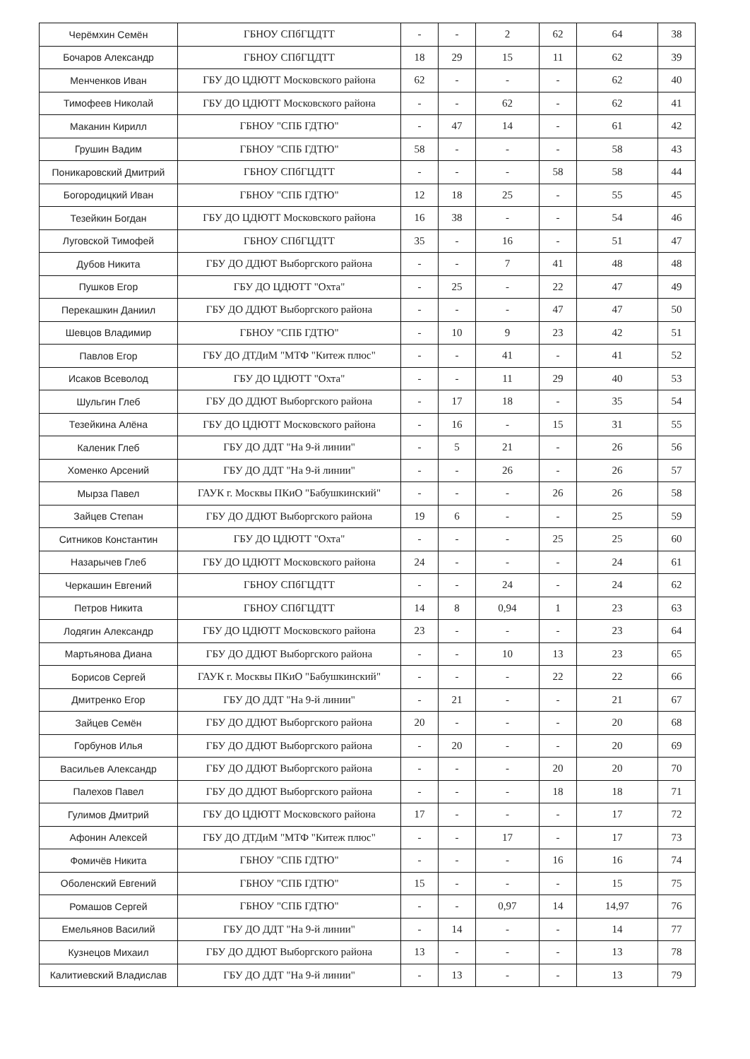| Черёмхин Семён | ГБНОУ СПбГЦДТТ | - | - | 2 | 62 | 64 | 38 |
| Бочаров Александр | ГБНОУ СПбГЦДТТ | 18 | 29 | 15 | 11 | 62 | 39 |
| Менченков Иван | ГБУ ДО ЦДЮТТ Московского района | 62 | - | - | - | 62 | 40 |
| Тимофеев Николай | ГБУ ДО ЦДЮТТ Московского района | - | - | 62 | - | 62 | 41 |
| Маканин Кирилл | ГБНОУ "СПБ ГДТЮ" | - | 47 | 14 | - | 61 | 42 |
| Грушин Вадим | ГБНОУ "СПБ ГДТЮ" | 58 | - | - | - | 58 | 43 |
| Поникаровский Дмитрий | ГБНОУ СПбГЦДТТ | - | - | - | 58 | 58 | 44 |
| Богородицкий Иван | ГБНОУ "СПБ ГДТЮ" | 12 | 18 | 25 | - | 55 | 45 |
| Тезейкин Богдан | ГБУ ДО ЦДЮТТ Московского района | 16 | 38 | - | - | 54 | 46 |
| Луговской Тимофей | ГБНОУ СПбГЦДТТ | 35 | - | 16 | - | 51 | 47 |
| Дубов Никита | ГБУ ДО ДДЮТ Выборгского района | - | - | 7 | 41 | 48 | 48 |
| Пушков Егор | ГБУ ДО ЦДЮТТ "Охта" | - | 25 | - | 22 | 47 | 49 |
| Перекашкин Даниил | ГБУ ДО ДДЮТ Выборгского района | - | - | - | 47 | 47 | 50 |
| Шевцов Владимир | ГБНОУ "СПБ ГДТЮ" | - | 10 | 9 | 23 | 42 | 51 |
| Павлов Егор | ГБУ ДО ДТДиМ "МТФ "Китеж плюс" | - | - | 41 | - | 41 | 52 |
| Исаков Всеволод | ГБУ ДО ЦДЮТТ "Охта" | - | - | 11 | 29 | 40 | 53 |
| Шульгин Глеб | ГБУ ДО ДДЮТ Выборгского района | - | 17 | 18 | - | 35 | 54 |
| Тезейкина Алёна | ГБУ ДО ЦДЮТТ Московского района | - | 16 | - | 15 | 31 | 55 |
| Каленик Глеб | ГБУ ДО ДДТ "На 9-й линии" | - | 5 | 21 | - | 26 | 56 |
| Хоменко Арсений | ГБУ ДО ДДТ "На 9-й линии" | - | - | 26 | - | 26 | 57 |
| Мырза Павел | ГАУК г. Москвы ПКиО "Бабушкинский" | - | - | - | 26 | 26 | 58 |
| Зайцев Степан | ГБУ ДО ДДЮТ Выборгского района | 19 | 6 | - | - | 25 | 59 |
| Ситников Константин | ГБУ ДО ЦДЮТТ "Охта" | - | - | - | 25 | 25 | 60 |
| Назарычев Глеб | ГБУ ДО ЦДЮТТ Московского района | 24 | - | - | - | 24 | 61 |
| Черкашин Евгений | ГБНОУ СПбГЦДТТ | - | - | 24 | - | 24 | 62 |
| Петров Никита | ГБНОУ СПбГЦДТТ | 14 | 8 | 0,94 | 1 | 23 | 63 |
| Лодягин Александр | ГБУ ДО ЦДЮТТ Московского района | 23 | - | - | - | 23 | 64 |
| Мартьянова Диана | ГБУ ДО ДДЮТ Выборгского района | - | - | 10 | 13 | 23 | 65 |
| Борисов Сергей | ГАУК г. Москвы ПКиО "Бабушкинский" | - | - | - | 22 | 22 | 66 |
| Дмитренко Егор | ГБУ ДО ДДТ "На 9-й линии" | - | 21 | - | - | 21 | 67 |
| Зайцев Семён | ГБУ ДО ДДЮТ Выборгского района | 20 | - | - | - | 20 | 68 |
| Горбунов Илья | ГБУ ДО ДДЮТ Выборгского района | - | 20 | - | - | 20 | 69 |
| Васильев Александр | ГБУ ДО ДДЮТ Выборгского района | - | - | - | 20 | 20 | 70 |
| Палехов Павел | ГБУ ДО ДДЮТ Выборгского района | - | - | - | 18 | 18 | 71 |
| Гулимов Дмитрий | ГБУ ДО ЦДЮТТ Московского района | 17 | - | - | - | 17 | 72 |
| Афонин Алексей | ГБУ ДО ДТДиМ "МТФ "Китеж плюс" | - | - | 17 | - | 17 | 73 |
| Фомичёв Никита | ГБНОУ "СПБ ГДТЮ" | - | - | - | 16 | 16 | 74 |
| Оболенский Евгений | ГБНОУ "СПБ ГДТЮ" | 15 | - | - | - | 15 | 75 |
| Ромашов Сергей | ГБНОУ "СПБ ГДТЮ" | - | - | 0,97 | 14 | 14,97 | 76 |
| Емельянов Василий | ГБУ ДО ДДТ "На 9-й линии" | - | 14 | - | - | 14 | 77 |
| Кузнецов Михаил | ГБУ ДО ДДЮТ Выборгского района | 13 | - | - | - | 13 | 78 |
| Калитиевский Владислав | ГБУ ДО ДДТ "На 9-й линии" | - | 13 | - | - | 13 | 79 |